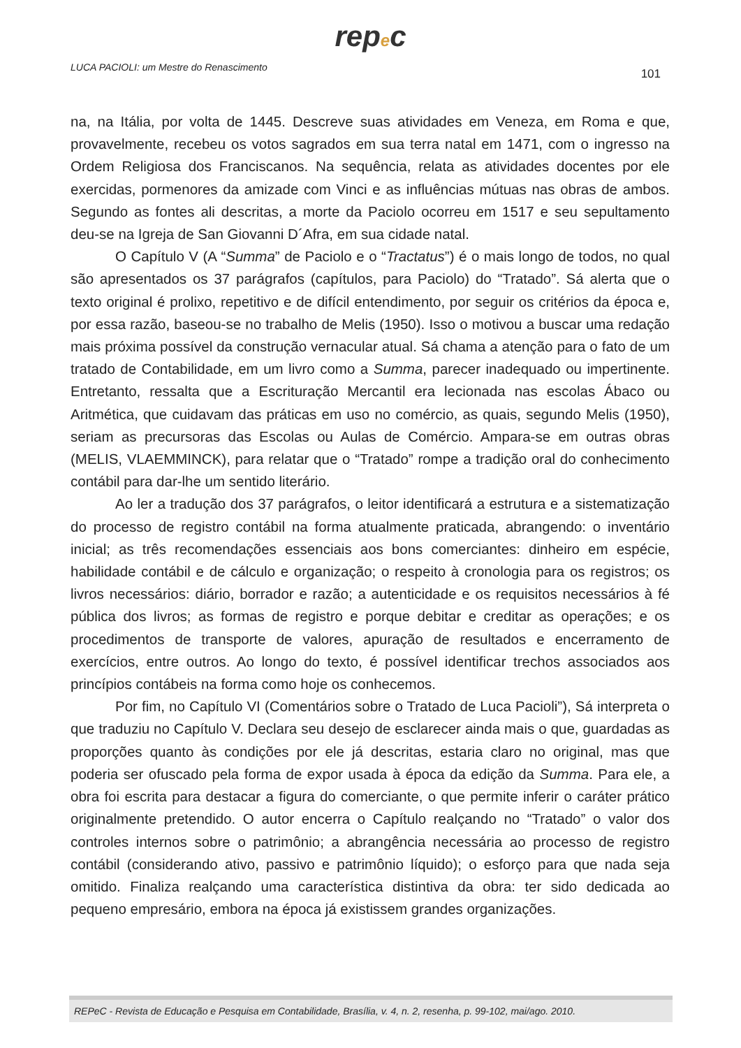repec
LUCA PACIOLI: um Mestre do Renascimento 101
na, na Itália, por volta de 1445. Descreve suas atividades em Veneza, em Roma e que, provavelmente, recebeu os votos sagrados em sua terra natal em 1471, com o ingresso na Ordem Religiosa dos Franciscanos. Na sequência, relata as atividades docentes por ele exercidas, pormenores da amizade com Vinci e as influências mútuas nas obras de ambos. Segundo as fontes ali descritas, a morte da Paciolo ocorreu em 1517 e seu sepultamento deu-se na Igreja de San Giovanni D´Afra, em sua cidade natal.
O Capítulo V (A “Summa” de Paciolo e o “Tractatus”) é o mais longo de todos, no qual são apresentados os 37 parágrafos (capítulos, para Paciolo) do “Tratado”. Sá alerta que o texto original é prolixo, repetitivo e de difícil entendimento, por seguir os critérios da época e, por essa razão, baseou-se no trabalho de Melis (1950). Isso o motivou a buscar uma redação mais próxima possível da construção vernacular atual. Sá chama a atenção para o fato de um tratado de Contabilidade, em um livro como a Summa, parecer inadequado ou impertinente. Entretanto, ressalta que a Escrituração Mercantil era lecionada nas escolas Ábaco ou Aritmética, que cuidavam das práticas em uso no comércio, as quais, segundo Melis (1950), seriam as precursoras das Escolas ou Aulas de Comércio. Ampara-se em outras obras (MELIS, VLAEMMINCK), para relatar que o “Tratado” rompe a tradição oral do conhecimento contábil para dar-lhe um sentido literário.
Ao ler a tradução dos 37 parágrafos, o leitor identificará a estrutura e a sistematização do processo de registro contábil na forma atualmente praticada, abrangendo: o inventário inicial; as três recomendações essenciais aos bons comerciantes: dinheiro em espécie, habilidade contábil e de cálculo e organização; o respeito à cronologia para os registros; os livros necessários: diário, borrador e razão; a autenticidade e os requisitos necessários à fé pública dos livros; as formas de registro e porque debitar e creditar as operações; e os procedimentos de transporte de valores, apuração de resultados e encerramento de exercícios, entre outros. Ao longo do texto, é possível identificar trechos associados aos princípios contábeis na forma como hoje os conhecemos.
Por fim, no Capítulo VI (Comentários sobre o Tratado de Luca Pacioli”), Sá interpreta o que traduziu no Capítulo V. Declara seu desejo de esclarecer ainda mais o que, guardadas as proporções quanto às condições por ele já descritas, estaria claro no original, mas que poderia ser ofuscado pela forma de expor usada à época da edição da Summa. Para ele, a obra foi escrita para destacar a figura do comerciante, o que permite inferir o caráter prático originalmente pretendido. O autor encerra o Capítulo realçando no “Tratado” o valor dos controles internos sobre o patrimônio; a abrangência necessária ao processo de registro contábil (considerando ativo, passivo e patrimônio líquido); o esforço para que nada seja omitido. Finaliza realçando uma característica distintiva da obra: ter sido dedicada ao pequeno empresário, embora na época já existissem grandes organizações.
REPeC - Revista de Educação e Pesquisa em Contabilidade, Brasília, v. 4, n. 2, resenha, p. 99-102, mai/ago. 2010.